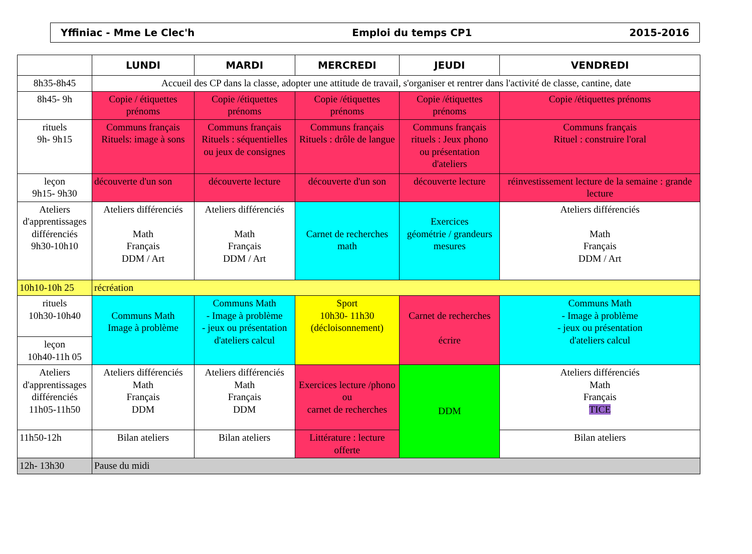Yffiniac - Mme Le Clec'h Emploi du temps CP1 2015-2016
| | LUNDI | MARDI | MERCREDI | JEUDI | VENDREDI |
| --- | --- | --- | --- | --- | --- |
| 8h35-8h45 | Accueil des CP dans la classe, adopter une attitude de travail, s'organiser et rentrer dans l'activité de classe, cantine, date | | | | |
| 8h45- 9h | Copie / étiquettes prénoms | Copie /étiquettes prénoms | Copie /étiquettes prénoms | Copie /étiquettes prénoms | Copie /étiquettes prénoms |
| rituels 9h- 9h15 | Communs français Rituels: image à sons | Communs français Rituels : séquentielles ou jeux de consignes | Communs français Rituels : drôle de langue | Communs français rituels : Jeux phono ou présentation d'ateliers | Communs français Rituel : construire l'oral |
| leçon 9h15- 9h30 | découverte d'un son | découverte lecture | découverte d'un son | découverte lecture | réinvestissement lecture de la semaine : grande lecture |
| Ateliers d'apprentissages différenciés 9h30-10h10 | Ateliers différenciés Math Français DDM / Art | Ateliers différenciés Math Français DDM / Art | Carnet de recherches math | Exercices géométrie / grandeurs mesures | Ateliers différenciés Math Français DDM / Art |
| 10h10-10h 25 | récréation | | | | |
| rituels 10h30-10h40 | Communs Math Image à problème | Communs Math - Image à problème - jeux ou présentation d'ateliers calcul | Sport 10h30- 11h30 (décloisonnement) | Carnet de recherches écrire | Communs Math - Image à problème - jeux ou présentation d'ateliers calcul |
| leçon 10h40-11h 05 | | | | | |
| Ateliers d'apprentissages différenciés 11h05-11h50 | Ateliers différenciés Math Français DDM | Ateliers différenciés Math Français DDM | Exercices lecture /phono ou carnet de recherches | DDM | Ateliers différenciés Math Français TICE |
| 11h50-12h | Bilan ateliers | Bilan ateliers | Littérature : lecture offerte | | Bilan ateliers |
| 12h- 13h30 | Pause du midi | | | | |